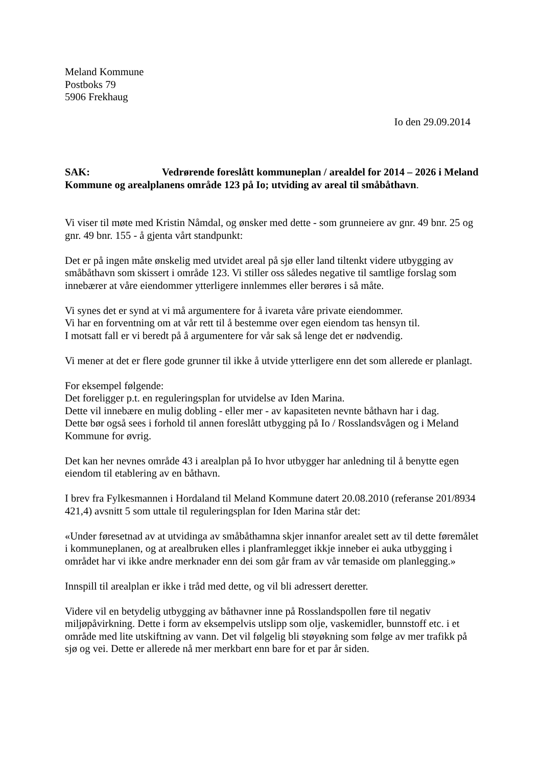Meland Kommune
Postboks 79
5906 Frekhaug
Io den 29.09.2014
SAK: Vedrørende foreslått kommuneplan / arealdel for 2014 – 2026 i Meland Kommune og arealplanens område 123 på Io; utviding av areal til småbåthavn.
Vi viser til møte med Kristin Nåmdal, og ønsker med dette - som grunneiere av gnr. 49 bnr. 25 og gnr. 49 bnr. 155 - å gjenta vårt standpunkt:
Det er på ingen måte ønskelig med utvidet areal på sjø eller land tiltenkt videre utbygging av småbåthavn som skissert i område 123. Vi stiller oss således negative til samtlige forslag som innebærer at våre eiendommer ytterligere innlemmes eller berøres i så måte.
Vi synes det er synd at vi må argumentere for å ivareta våre private eiendommer.
Vi har en forventning om at vår rett til å bestemme over egen eiendom tas hensyn til.
I motsatt fall er vi beredt på å argumentere for vår sak så lenge det er nødvendig.
Vi mener at det er flere gode grunner til ikke å utvide ytterligere enn det som allerede er planlagt.
For eksempel følgende:
Det foreligger p.t. en reguleringsplan for utvidelse av Iden Marina.
Dette vil innebære en mulig dobling - eller mer - av kapasiteten nevnte båthavn har i dag.
Dette bør også sees i forhold til annen foreslått utbygging på Io / Rosslandsvågen og i Meland Kommune for øvrig.
Det kan her nevnes område 43 i arealplan på Io hvor utbygger har anledning til å benytte egen eiendom til etablering av en båthavn.
I brev fra Fylkesmannen i Hordaland til Meland Kommune datert 20.08.2010 (referanse 201/8934 421,4) avsnitt 5 som uttale til reguleringsplan for Iden Marina står det:
«Under føresetnad av at utvidinga av småbåthamna skjer innanfor arealet sett av til dette føremålet i kommuneplanen, og at arealbruken elles i planframlegget ikkje inneber ei auka utbygging i området har vi ikke andre merknader enn dei som går fram av vår temaside om planlegging.»
Innspill til arealplan er ikke i tråd med dette, og vil bli adressert deretter.
Videre vil en betydelig utbygging av båthavner inne på Rosslandspollen føre til negativ miljøpåvirkning. Dette i form av eksempelvis utslipp som olje, vaskemidler, bunnstoff etc. i et område med lite utskiftning av vann. Det vil følgelig bli støyøkning som følge av mer trafikk på sjø og vei. Dette er allerede nå mer merkbart enn bare for et par år siden.